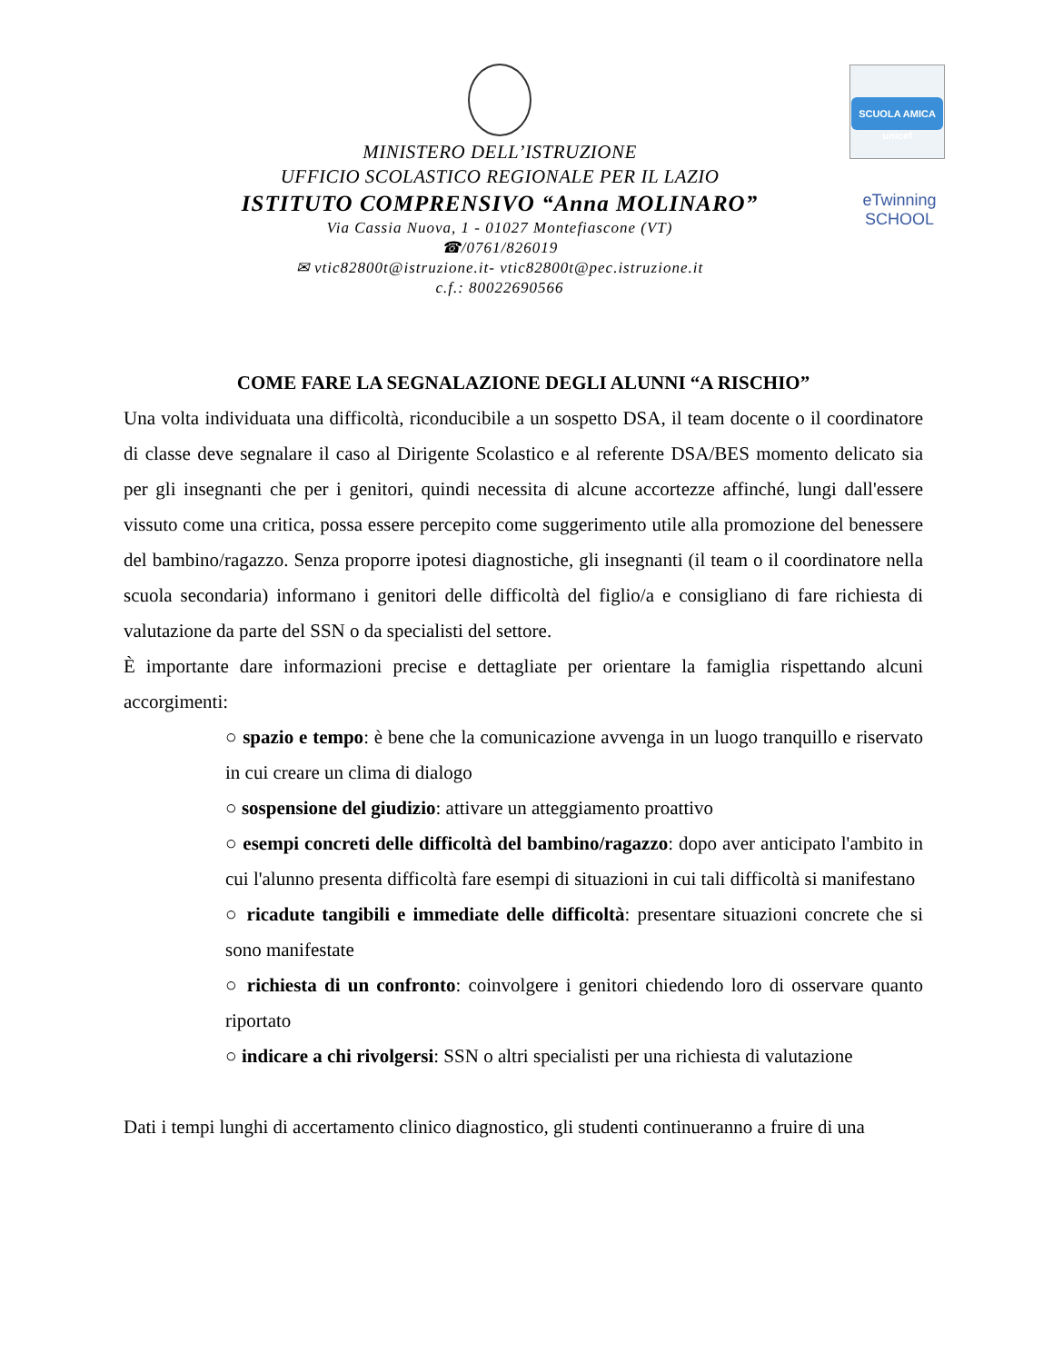MINISTERO DELL’ISTRUZIONE
UFFICIO SCOLASTICO REGIONALE PER IL LAZIO
ISTITUTO COMPRENSIVO “Anna MOLINARO”
Via Cassia Nuova, 1 - 01027 Montefiascone (VT)
☎/0761/826019
✉ vtic82800t@istruzione.it- vtic82800t@pec.istruzione.it
c.f.: 80022690566
SCUOLA AMICA
unicef
eTwinning
SCHOOL
COME FARE LA SEGNALAZIONE DEGLI ALUNNI “A RISCHIO”
Una volta individuata una difficoltà, riconducibile a un sospetto DSA, il team docente o il coordinatore di classe deve segnalare il caso al Dirigente Scolastico e al referente DSA/BES momento delicato sia per gli insegnanti che per i genitori, quindi necessita di alcune accortezze affinché, lungi dall'essere vissuto come una critica, possa essere percepito come suggerimento utile alla promozione del benessere del bambino/ragazzo. Senza proporre ipotesi diagnostiche, gli insegnanti (il team o il coordinatore nella scuola secondaria) informano i genitori delle difficoltà del figlio/a e consigliano di fare richiesta di valutazione da parte del SSN o da specialisti del settore.
È importante dare informazioni precise e dettagliate per orientare la famiglia rispettando alcuni accorgimenti:
○ spazio e tempo: è bene che la comunicazione avvenga in un luogo tranquillo e riservato in cui creare un clima di dialogo
○ sospensione del giudizio: attivare un atteggiamento proattivo
○ esempi concreti delle difficoltà del bambino/ragazzo: dopo aver anticipato l'ambito in cui l'alunno presenta difficoltà fare esempi di situazioni in cui tali difficoltà si manifestano
○ ricadute tangibili e immediate delle difficoltà: presentare situazioni concrete che si sono manifestate
○ richiesta di un confronto: coinvolgere i genitori chiedendo loro di osservare quanto riportato
○ indicare a chi rivolgersi: SSN o altri specialisti per una richiesta di valutazione
Dati i tempi lunghi di accertamento clinico diagnostico, gli studenti continueranno a fruire di una